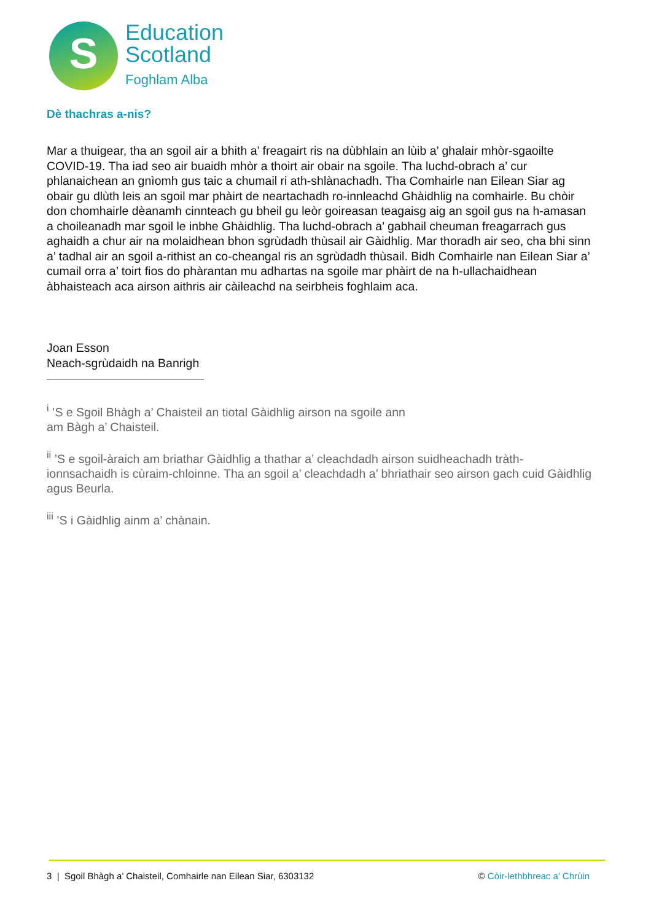S
Education
Scotland
Foghlam Alba
Dè thachras a-nis?
Mar a thuigear, tha an sgoil air a bhith a’ freagairt ris na dùbhlain an lùib a’ ghalair mhòr-sgaoilte COVID-19. Tha iad seo air buaidh mhòr a thoirt air obair na sgoile. Tha luchd-obrach a’ cur phlanaichean an gnìomh gus taic a chumail ri ath-shlànachadh. Tha Comhairle nan Eilean Siar ag obair gu dlùth leis an sgoil mar phàirt de neartachadh ro-innleachd Ghàidhlig na comhairle. Bu chòir don chomhairle dèanamh cinnteach gu bheil gu leòr goireasan teagaisg aig an sgoil gus na h-amasan a choileanadh mar sgoil le inbhe Ghàidhlig. Tha luchd-obrach a’ gabhail cheuman freagarrach gus aghaidh a chur air na molaidhean bhon sgrùdadh thùsail air Gàidhlig. Mar thoradh air seo, cha bhi sinn a’ tadhal air an sgoil a-rithist an co-cheangal ris an sgrùdadh thùsail. Bidh Comhairle nan Eilean Siar a’ cumail orra a’ toirt fios do phàrantan mu adhartas na sgoile mar phàirt de na h-ullachaidhean àbhaisteach aca airson aithris air càileachd na seirbheis foghlaim aca.
Joan Esson
Neach-sgrùdaidh na Banrigh
<sup>i</sup> ’S e Sgoil Bhàgh a’ Chaisteil an tiotal Gàidhlig airson na sgoile ann am Bàgh a’ Chaisteil.
<sup>ii</sup> ’S e sgoil-àraich am briathar Gàidhlig a thathar a’ cleachdadh airson suidheachadh tràth-ionnsachaidh is cùraim-chloinne. Tha an sgoil a’ cleachdadh a’ bhriathair seo airson gach cuid Gàidhlig agus Beurla.
<sup>iii</sup> ’S i Gàidhlig ainm a’ chànain.
3 | Sgoil Bhàgh a’ Chaisteil, Comhairle nan Eilean Siar, 6303132 © Còir-lethbhreac a’ Chrùin